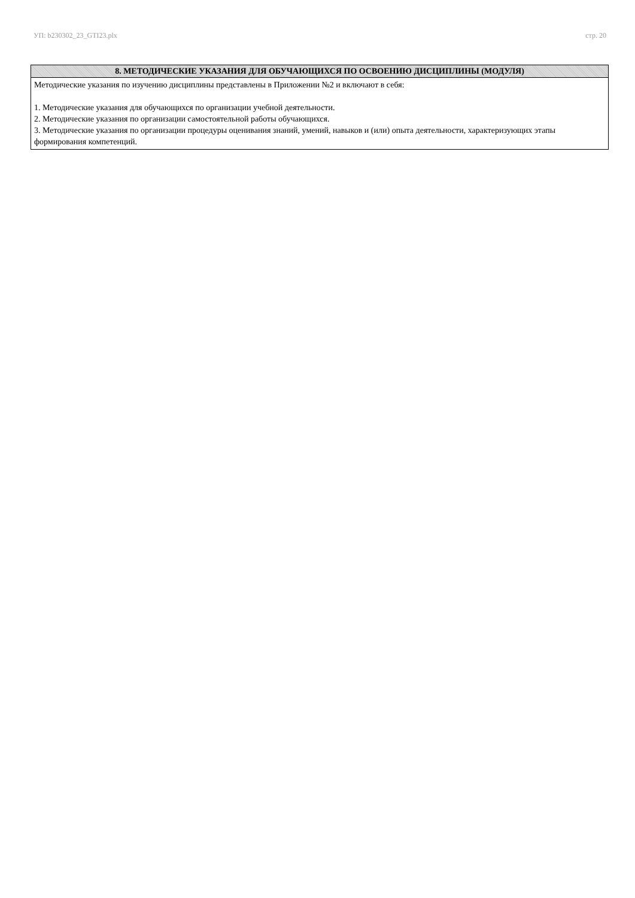УП: b230302_23_GTI23.plx стр. 20
| 8. МЕТОДИЧЕСКИЕ УКАЗАНИЯ ДЛЯ ОБУЧАЮЩИХСЯ ПО ОСВОЕНИЮ ДИСЦИПЛИНЫ (МОДУЛЯ) |
| --- |
| Методические указания по изучению дисциплины представлены в Приложении №2 и включают в себя: 1. Методические указания для обучающихся по организации учебной деятельности. 2. Методические указания по организации самостоятельной работы обучающихся. 3. Методические указания по организации процедуры оценивания знаний, умений, навыков и (или) опыта деятельности, характеризующих этапы формирования компетенций. |